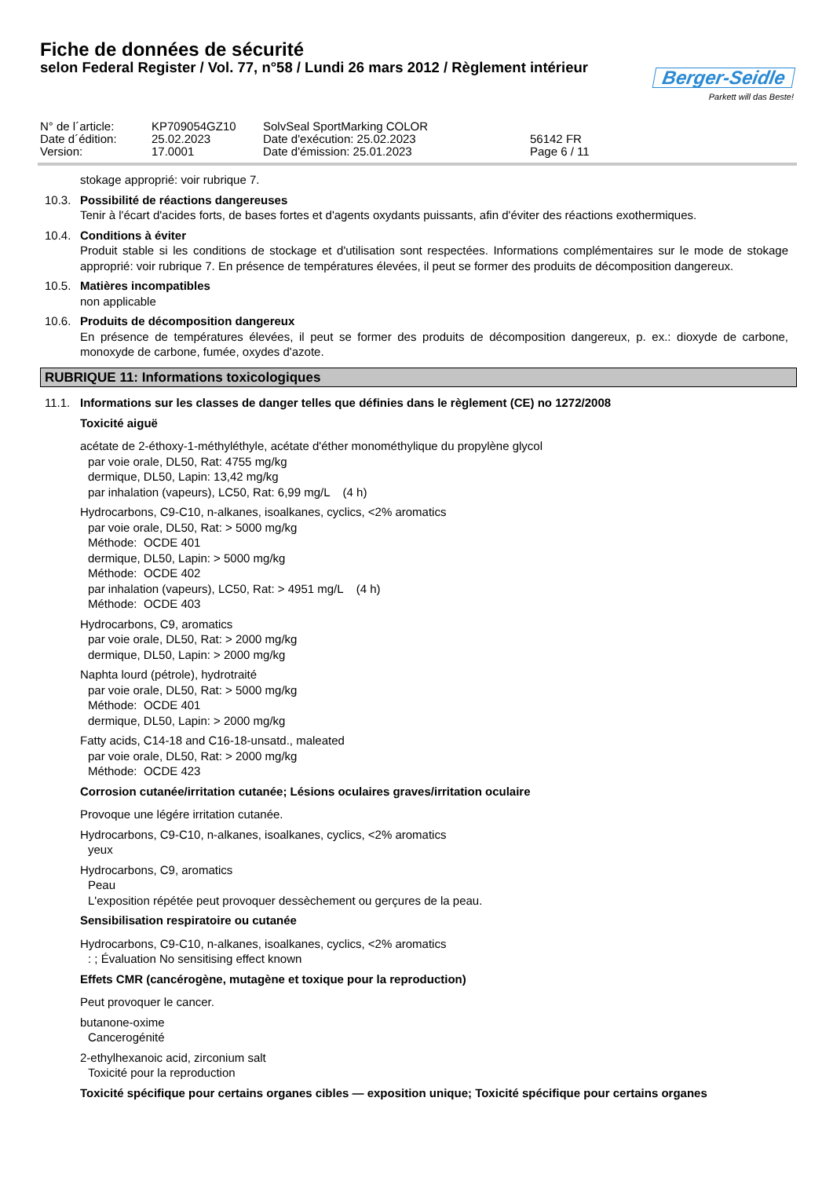Fiche de données de sécurité
selon Federal Register / Vol. 77, n°58 / Lundi 26 mars 2012 / Règlement intérieur
Berger-Seidle
Parkett will das Beste!
N° de l´article:
KP709054GZ10
SolvSeal SportMarking COLOR
Date d´édition:
25.02.2023
Date d'exécution: 25.02.2023
56142 FR
Version:
17.0001
Date d'émission: 25.01.2023
Page 6 / 11
stokage approprié: voir rubrique 7.
10.3. Possibilité de réactions dangereuses
Tenir à l'écart d'acides forts, de bases fortes et d'agents oxydants puissants, afin d'éviter des réactions exothermiques.
10.4. Conditions à éviter
Produit stable si les conditions de stockage et d'utilisation sont respectées. Informations complémentaires sur le mode de stokage approprié: voir rubrique 7. En présence de températures élevées, il peut se former des produits de décomposition dangereux.
10.5. Matières incompatibles
non applicable
10.6. Produits de décomposition dangereux
En présence de températures élevées, il peut se former des produits de décomposition dangereux, p. ex.: dioxyde de carbone, monoxyde de carbone, fumée, oxydes d'azote.
RUBRIQUE 11: Informations toxicologiques
11.1. Informations sur les classes de danger telles que définies dans le règlement (CE) no 1272/2008
Toxicité aiguë
acétate de 2-éthoxy-1-méthyléthyle, acétate d'éther monométhylique du propylène glycol
par voie orale, DL50, Rat: 4755 mg/kg
dermique, DL50, Lapin: 13,42 mg/kg
par inhalation (vapeurs), LC50, Rat: 6,99 mg/L (4 h)
Hydrocarbons, C9-C10, n-alkanes, isoalkanes, cyclics, <2% aromatics
par voie orale, DL50, Rat: > 5000 mg/kg
Méthode: OCDE 401
dermique, DL50, Lapin: > 5000 mg/kg
Méthode: OCDE 402
par inhalation (vapeurs), LC50, Rat: > 4951 mg/L (4 h)
Méthode: OCDE 403
Hydrocarbons, C9, aromatics
par voie orale, DL50, Rat: > 2000 mg/kg
dermique, DL50, Lapin: > 2000 mg/kg
Naphta lourd (pétrole), hydrotraité
par voie orale, DL50, Rat: > 5000 mg/kg
Méthode: OCDE 401
dermique, DL50, Lapin: > 2000 mg/kg
Fatty acids, C14-18 and C16-18-unsatd., maleated
par voie orale, DL50, Rat: > 2000 mg/kg
Méthode: OCDE 423
Corrosion cutanée/irritation cutanée; Lésions oculaires graves/irritation oculaire
Provoque une légére irritation cutanée.
Hydrocarbons, C9-C10, n-alkanes, isoalkanes, cyclics, <2% aromatics
yeux
Hydrocarbons, C9, aromatics
Peau
L'exposition répétée peut provoquer dessèchement ou gerçures de la peau.
Sensibilisation respiratoire ou cutanée
Hydrocarbons, C9-C10, n-alkanes, isoalkanes, cyclics, <2% aromatics
: ; Évaluation No sensitising effect known
Effets CMR (cancérogène, mutagène et toxique pour la reproduction)
Peut provoquer le cancer.
butanone-oxime
Cancerogénité
2-ethylhexanoic acid, zirconium salt
Toxicité pour la reproduction
Toxicité spécifique pour certains organes cibles — exposition unique; Toxicité spécifique pour certains organes